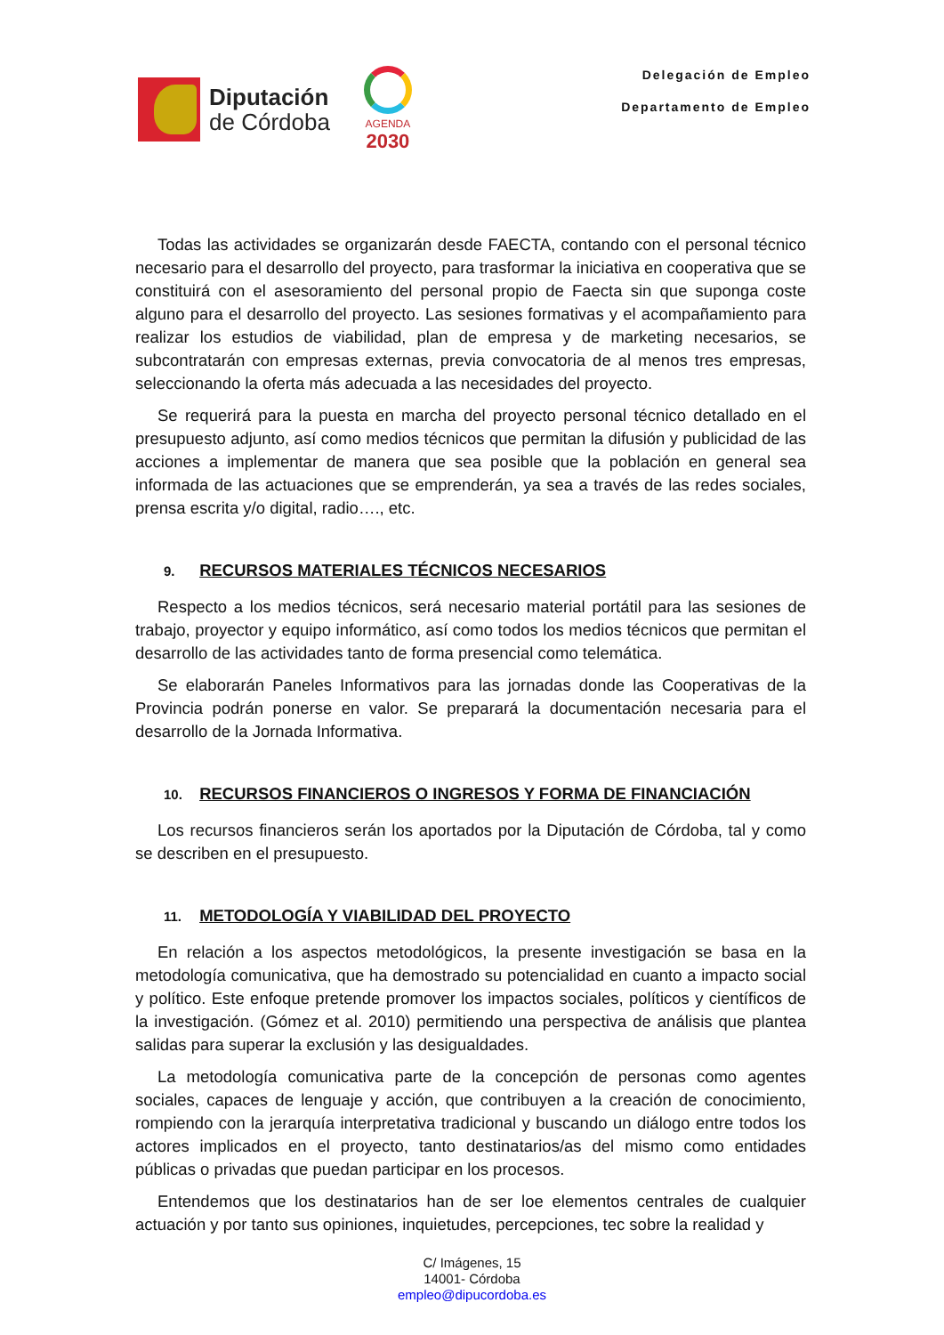Diputación
de Córdoba
AGENDA
2030
Delegación de Empleo
Departamento de Empleo
Todas las actividades se organizarán desde FAECTA, contando con el personal técnico necesario para el desarrollo del proyecto, para trasformar la iniciativa en cooperativa que se constituirá con el asesoramiento del personal propio de Faecta sin que suponga coste alguno para el desarrollo del proyecto. Las sesiones formativas y el acompañamiento para realizar los estudios de viabilidad, plan de empresa y de marketing necesarios, se subcontratarán con empresas externas, previa convocatoria de al menos tres empresas, seleccionando la oferta más adecuada a las necesidades del proyecto.
Se requerirá para la puesta en marcha del proyecto personal técnico detallado en el presupuesto adjunto, así como medios técnicos que permitan la difusión y publicidad de las acciones a implementar de manera que sea posible que la población en general sea informada de las actuaciones que se emprenderán, ya sea a través de las redes sociales, prensa escrita y/o digital, radio…., etc.
9. RECURSOS MATERIALES TÉCNICOS NECESARIOS
Respecto a los medios técnicos, será necesario material portátil para las sesiones de trabajo, proyector y equipo informático, así como todos los medios técnicos que permitan el desarrollo de las actividades tanto de forma presencial como telemática.
Se elaborarán Paneles Informativos para las jornadas donde las Cooperativas de la Provincia podrán ponerse en valor. Se preparará la documentación necesaria para el desarrollo de la Jornada Informativa.
10. RECURSOS FINANCIEROS O INGRESOS Y FORMA DE FINANCIACIÓN
Los recursos financieros serán los aportados por la Diputación de Córdoba, tal y como se describen en el presupuesto.
11. METODOLOGÍA Y VIABILIDAD DEL PROYECTO
En relación a los aspectos metodológicos, la presente investigación se basa en la metodología comunicativa, que ha demostrado su potencialidad en cuanto a impacto social y político. Este enfoque pretende promover los impactos sociales, políticos y científicos de la investigación. (Gómez et al. 2010) permitiendo una perspectiva de análisis que plantea salidas para superar la exclusión y las desigualdades.
La metodología comunicativa parte de la concepción de personas como agentes sociales, capaces de lenguaje y acción, que contribuyen a la creación de conocimiento, rompiendo con la jerarquía interpretativa tradicional y buscando un diálogo entre todos los actores implicados en el proyecto, tanto destinatarios/as del mismo como entidades públicas o privadas que puedan participar en los procesos.
Entendemos que los destinatarios han de ser loe elementos centrales de cualquier actuación y por tanto sus opiniones, inquietudes, percepciones, tec sobre la realidad y
C/ Imágenes, 15
14001- Córdoba
empleo@dipucordoba.es